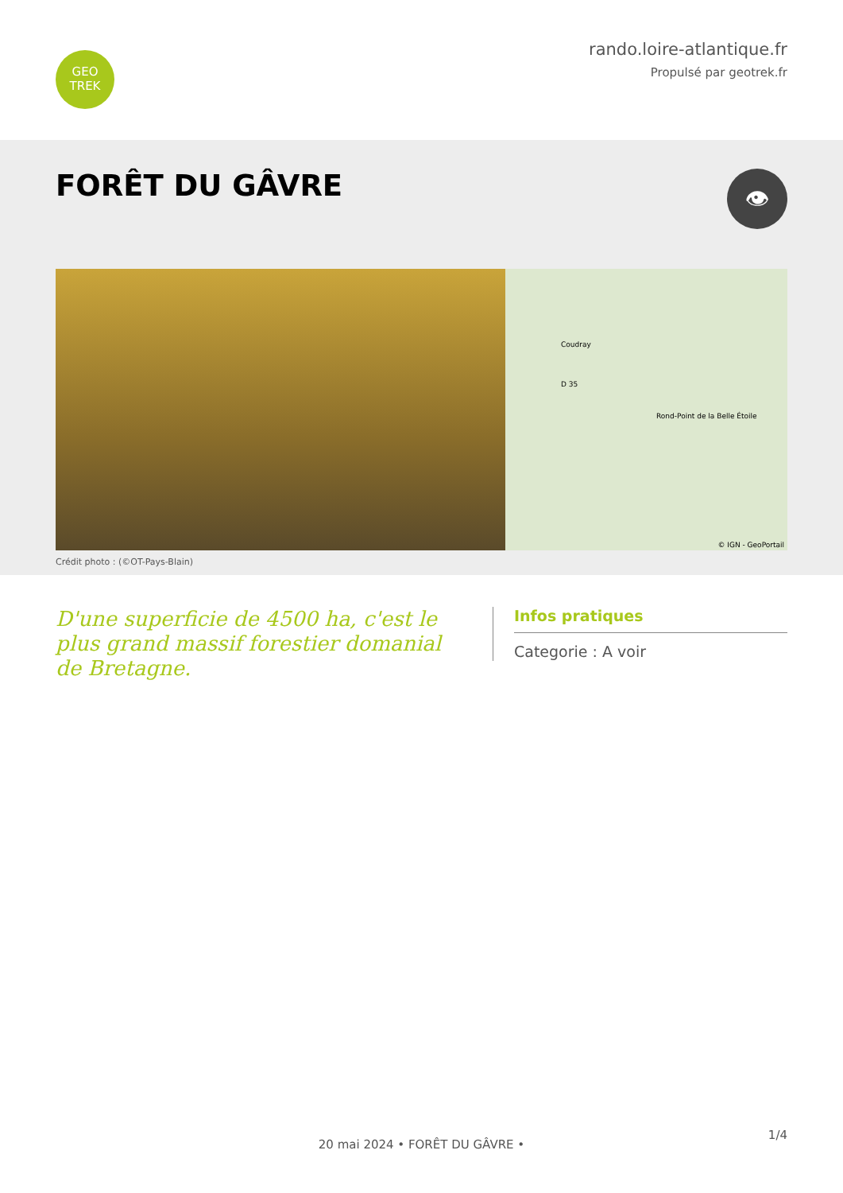GEO
TREK
rando.loire-atlantique.fr
Propulsé par geotrek.fr
FORÊT DU GÂVRE
👁
Coudray
Rond-Point de la Belle Étoile
D 35
© IGN - GeoPortail
Crédit photo : (©OT-Pays-Blain)
D'une superficie de 4500 ha, c'est le plus grand massif forestier domanial de Bretagne.
Infos pratiques
Categorie : A voir
1/4
20 mai 2024 • FORÊT DU GÂVRE •